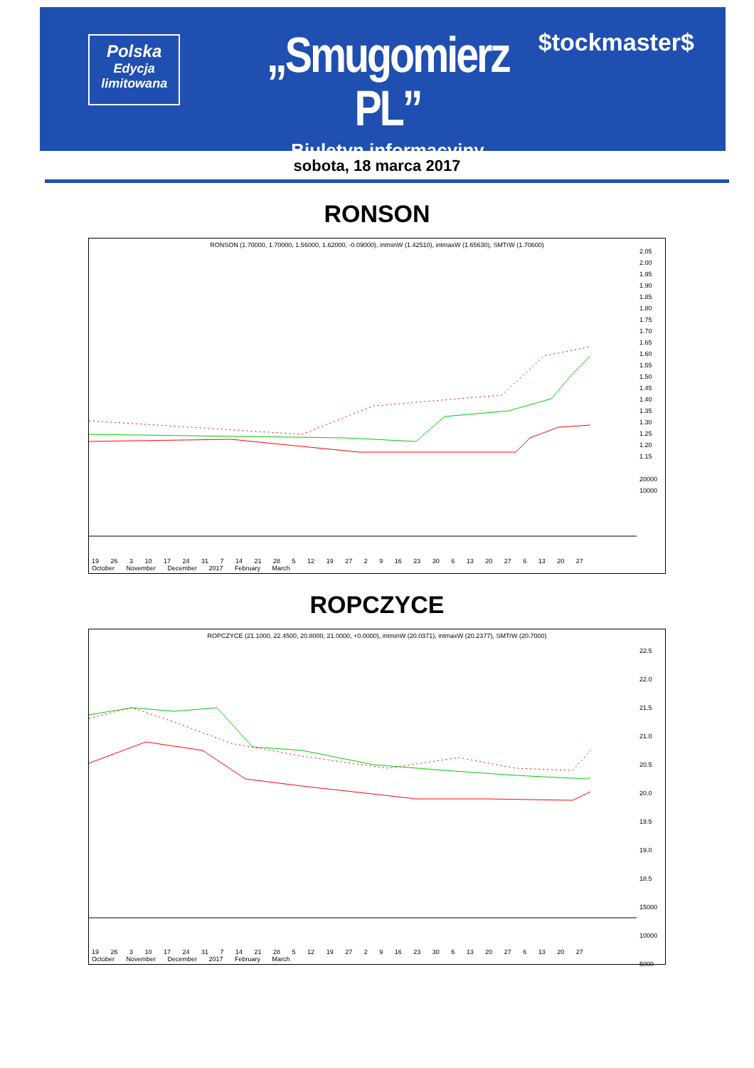Polska
Edycja
limitowana
„Smugomierz PL”
Biuletyn informacyjny
$tockmaster$
sobota, 18 marca 2017
RONSON
RONSON (1.70000, 1.70000, 1.56000, 1.62000, -0.09000), intminW (1.42510), intmaxW (1.65630), SMTrW (1.70600)
2.05
2.00
1.95
1.90
1.85
1.80
1.75
1.70
1.65
1.60
1.55
1.50
1.45
1.40
1.35
1.30
1.25
1.20
1.15
20000
10000
19 26 3 10 17 24 31 7 14 21 28 5 12 19 27 2 9 16 23 30 6 13 20 27 6 13 20 27
October November December 2017 February March
ROPCZYCE
ROPCZYCE (21.1000, 22.4500, 20.8000, 21.0000, +0.0000), intminW (20.0371), intmaxW (20.2377), SMTrW (20.7000)
22.5
22.0
21.5
21.0
20.5
20.0
19.5
19.0
18.5
15000
10000
5000
19 26 3 10 17 24 31 7 14 21 28 5 12 19 27 2 9 16 23 30 6 13 20 27 6 13 20 27
October November December 2017 February March